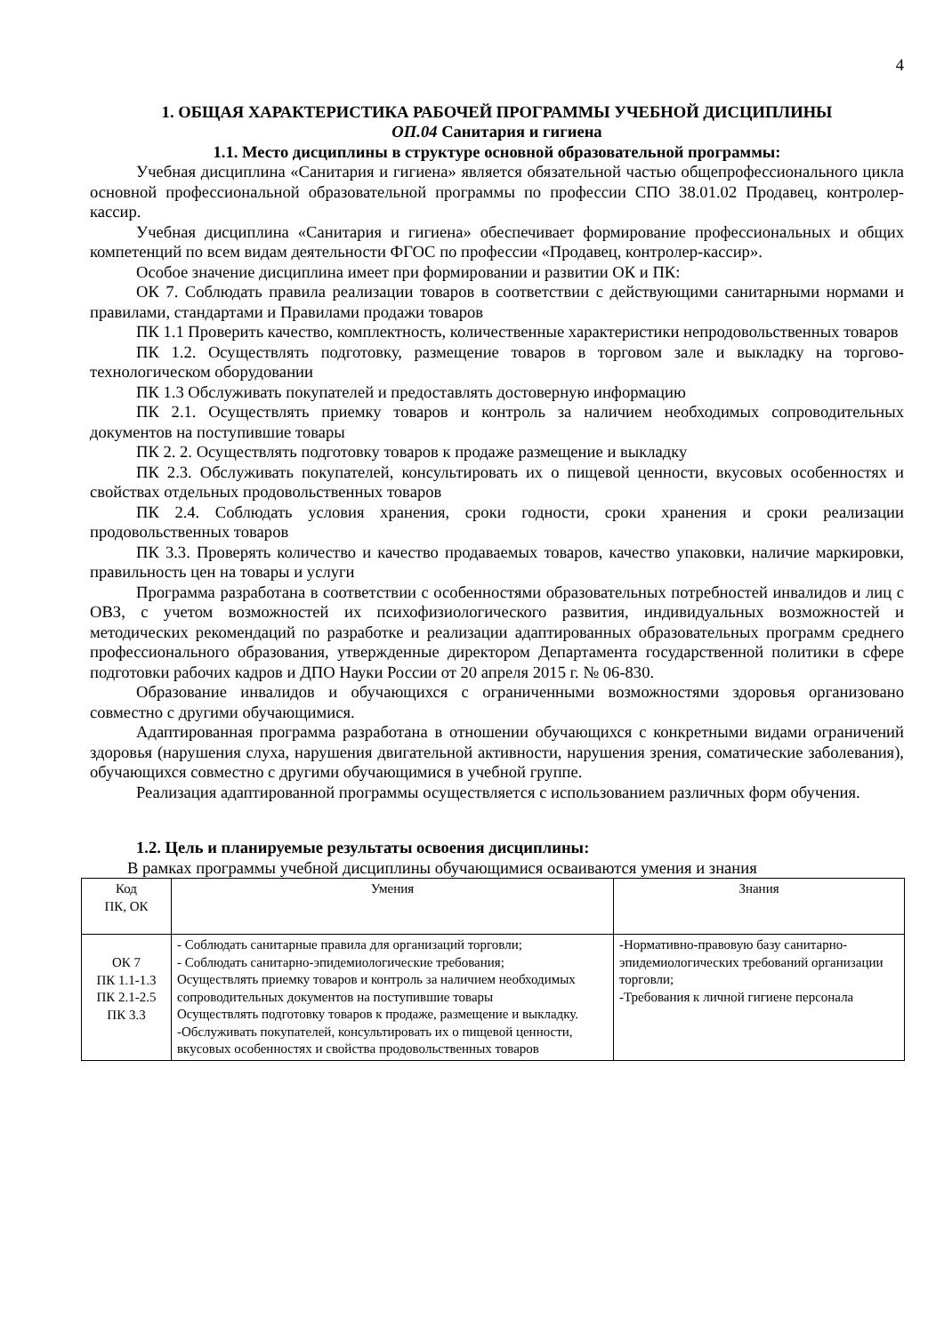4
1. ОБЩАЯ ХАРАКТЕРИСТИКА РАБОЧЕЙ ПРОГРАММЫ УЧЕБНОЙ ДИСЦИПЛИНЫ
ОП.04 Санитария и гигиена
1.1. Место дисциплины в структуре основной образовательной программы:
Учебная дисциплина «Санитария и гигиена» является обязательной частью общепрофессионального цикла основной профессиональной образовательной программы по профессии СПО 38.01.02 Продавец, контролер-кассир.
Учебная дисциплина «Санитария и гигиена» обеспечивает формирование профессиональных и общих компетенций по всем видам деятельности ФГОС по профессии «Продавец, контролер-кассир».
Особое значение дисциплина имеет при формировании и развитии ОК и ПК:
ОК 7. Соблюдать правила реализации товаров в соответствии с действующими санитарными нормами и правилами, стандартами и Правилами продажи товаров
ПК 1.1 Проверить качество, комплектность, количественные характеристики непродовольственных товаров
ПК 1.2. Осуществлять подготовку, размещение товаров в торговом зале и выкладку на торгово-технологическом оборудовании
ПК 1.3 Обслуживать покупателей и предоставлять достоверную информацию
ПК 2.1. Осуществлять приемку товаров и контроль за наличием необходимых сопроводительных документов на поступившие товары
ПК 2. 2. Осуществлять подготовку товаров к продаже размещение и выкладку
ПК 2.3. Обслуживать покупателей, консультировать их о пищевой ценности, вкусовых особенностях и свойствах отдельных продовольственных товаров
ПК 2.4. Соблюдать условия хранения, сроки годности, сроки хранения и сроки реализации продовольственных товаров
ПК 3.3. Проверять количество и качество продаваемых товаров, качество упаковки, наличие маркировки, правильность цен на товары и услуги
Программа разработана в соответствии с особенностями образовательных потребностей инвалидов и лиц с ОВЗ, с учетом возможностей их психофизиологического развития, индивидуальных возможностей и методических рекомендаций по разработке и реализации адаптированных образовательных программ среднего профессионального образования, утвержденные директором Департамента государственной политики в сфере подготовки рабочих кадров и ДПО Науки России от 20 апреля 2015 г. № 06-830.
Образование инвалидов и обучающихся с ограниченными возможностями здоровья организовано совместно с другими обучающимися.
Адаптированная программа разработана в отношении обучающихся с конкретными видами ограничений здоровья (нарушения слуха, нарушения двигательной активности, нарушения зрения, соматические заболевания), обучающихся совместно с другими обучающимися в учебной группе.
Реализация адаптированной программы осуществляется с использованием различных форм обучения.
1.2. Цель и планируемые результаты освоения дисциплины:
В рамках программы учебной дисциплины обучающимися осваиваются умения и знания
| Код ПК, ОК | Умения | Знания |
| --- | --- | --- |
| ОК 7 ПК 1.1-1.3 ПК 2.1-2.5 ПК 3.3 | - Соблюдать санитарные правила для организаций торговли; - Соблюдать санитарно-эпидемиологические требования; Осуществлять приемку товаров и контроль за наличием необходимых сопроводительных документов на поступившие товары Осуществлять подготовку товаров к продаже, размещение и выкладку. -Обслуживать покупателей, консультировать их о пищевой ценности, вкусовых особенностях и свойства продовольственных товаров | -Нормативно-правовую базу санитарно-эпидемиологических требований организации торговли; -Требования к личной гигиене персонала |